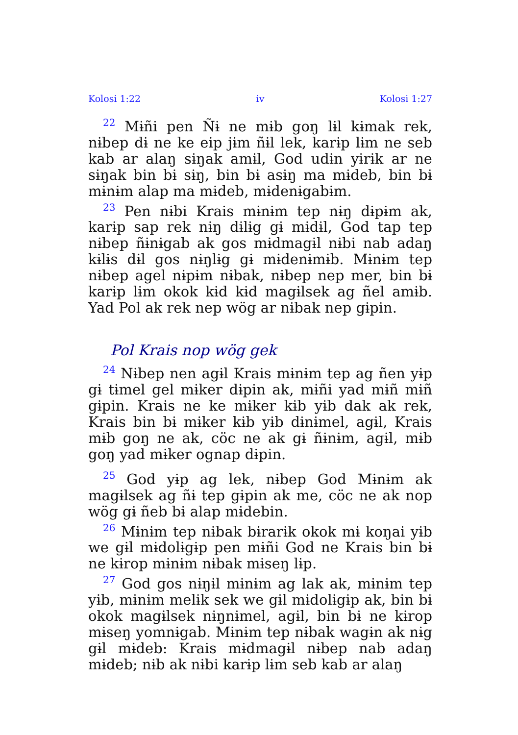Kolosi 1:22 iv Kolosi 1:27
<sup>22</sup> Mɨñi pen Ñɨ ne mɨb goŋ lɨl kɨmak rek, nɨbep dɨ ne ke eip jɨm ñɨl lek, karɨp lɨm ne seb kab ar alaŋ sɨŋak amɨl, God udɨn yɨrɨk ar ne sɨŋak bin bɨ sɨŋ, bin bɨ asɨŋ ma mɨdeb, bin bɨ mɨnɨm alap ma mɨdeb, mɨdenɨgabɨm.
<sup>23</sup> Pen nɨbi Krais mɨnɨm tep nɨŋ dɨpɨm ak, karɨp sap rek nɨŋ dɨlɨg gɨ mɨdɨl, God tap tep nɨbep ñɨnɨgab ak gos mɨdmagɨl nɨbi nab adaŋ kɨlɨs dɨl gos nɨŋlɨg gɨ mɨdenɨmɨb. Mɨnɨm tep nɨbep agel nɨpɨm nɨbak, nɨbep nep mer, bin bɨ karɨp lɨm okok kɨd kɨd magɨlsek ag ñel amɨb. Yad Pol ak rek nep wög ar nɨbak nep gɨpin.
Pol Krais nop wög gek
<sup>24</sup> Nɨbep nen agɨl Krais mɨnɨm tep ag ñen yɨp gɨ tɨmel gel mɨker dɨpin ak, mɨñi yad mɨñ mɨñ gɨpin. Krais ne ke mɨker kɨb yɨb dak ak rek, Krais bin bɨ mɨker kɨb yɨb dɨnɨmel, agɨl, Krais mɨb goŋ ne ak, cöc ne ak gɨ ñɨnɨm, agɨl, mɨb goŋ yad mɨker ognap dɨpin.
<sup>25</sup> God yɨp ag lek, nɨbep God Mɨnɨm ak magɨlsek ag ñɨ tep gɨpin ak me, cöc ne ak nop wög gɨ ñeb bɨ alap mɨdebin.
<sup>26</sup> Mɨnɨm tep nɨbak bɨrarɨk okok mɨ koŋai yɨb we gɨl mɨdolɨgɨp pen mɨñi God ne Krais bin bɨ ne kɨrop mɨnɨm nɨbak mɨseŋ lɨp.
<sup>27</sup> God gos nɨŋɨl mɨnɨm ag lak ak, mɨnɨm tep yɨb, mɨnɨm melɨk sek we gɨl mɨdolɨgɨp ak, bin bɨ okok magɨlsek nɨŋnɨmel, agɨl, bin bɨ ne kɨrop mɨseŋ yomnɨgab. Mɨnɨm tep nɨbak wagɨn ak nɨg gɨl mɨdeb: Krais mɨdmagɨl nɨbep nab adaŋ mɨdeb; nɨb ak nɨbi karɨp lɨm seb kab ar alaŋ